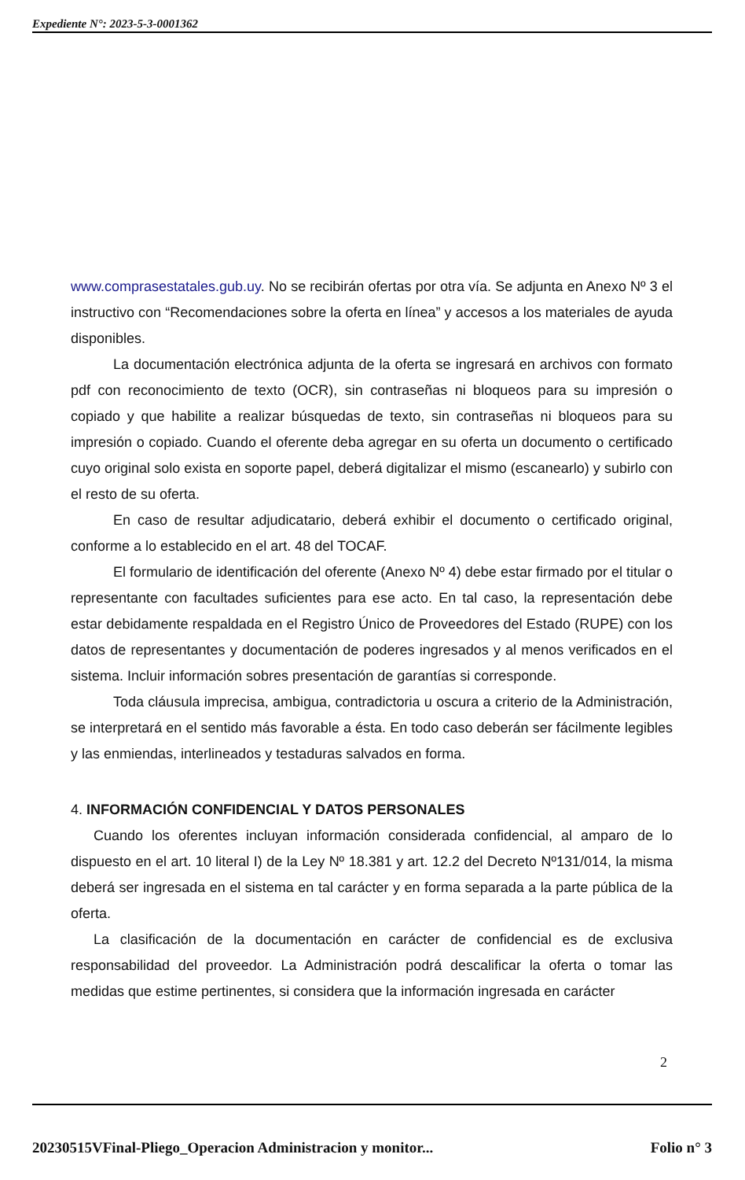Expediente N°: 2023-5-3-0001362
www.comprasestatales.gub.uy. No se recibirán ofertas por otra vía. Se adjunta en Anexo Nº 3 el instructivo con “Recomendaciones sobre la oferta en línea” y accesos a los materiales de ayuda disponibles.
La documentación electrónica adjunta de la oferta se ingresará en archivos con formato pdf con reconocimiento de texto (OCR), sin contraseñas ni bloqueos para su impresión o copiado y que habilite a realizar búsquedas de texto, sin contraseñas ni bloqueos para su impresión o copiado. Cuando el oferente deba agregar en su oferta un documento o certificado cuyo original solo exista en soporte papel, deberá digitalizar el mismo (escanearlo) y subirlo con el resto de su oferta.
En caso de resultar adjudicatario, deberá exhibir el documento o certificado original, conforme a lo establecido en el art. 48 del TOCAF.
El formulario de identificación del oferente (Anexo Nº 4) debe estar firmado por el titular o representante con facultades suficientes para ese acto. En tal caso, la representación debe estar debidamente respaldada en el Registro Único de Proveedores del Estado (RUPE) con los datos de representantes y documentación de poderes ingresados y al menos verificados en el sistema. Incluir información sobres presentación de garantías si corresponde.
Toda cláusula imprecisa, ambigua, contradictoria u oscura a criterio de la Administración, se interpretará en el sentido más favorable a ésta. En todo caso deberán ser fácilmente legibles y las enmiendas, interlineados y testaduras salvados en forma.
4. INFORMACIÓN CONFIDENCIAL Y DATOS PERSONALES
Cuando los oferentes incluyan información considerada confidencial, al amparo de lo dispuesto en el art. 10 literal I) de la Ley Nº 18.381 y art. 12.2 del Decreto Nº131/014, la misma deberá ser ingresada en el sistema en tal carácter y en forma separada a la parte pública de la oferta.
La clasificación de la documentación en carácter de confidencial es de exclusiva responsabilidad del proveedor. La Administración podrá descalificar la oferta o tomar las medidas que estime pertinentes, si considera que la información ingresada en carácter
2
20230515VFinal-Pliego_Operacion Administracion y monitor... Folio n° 3